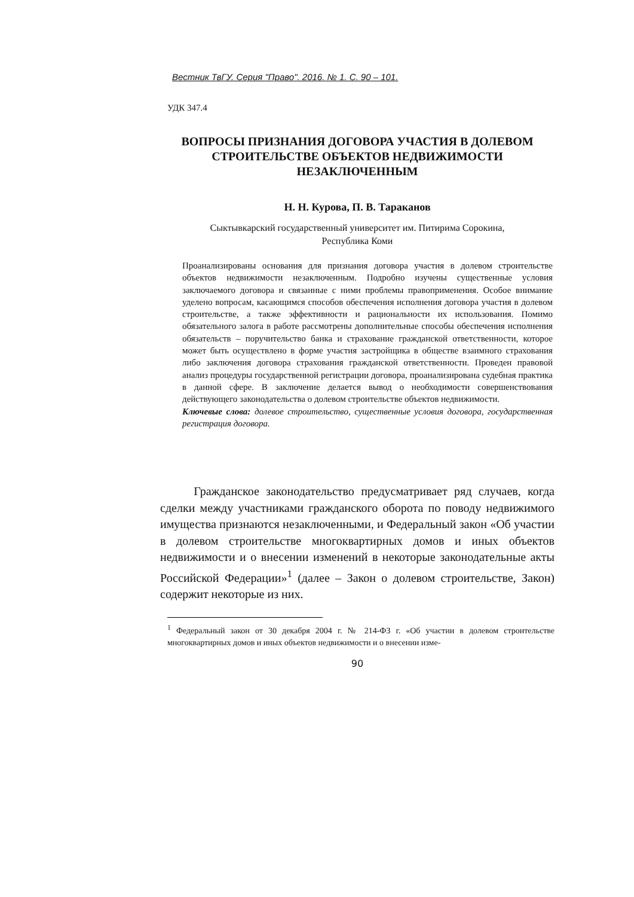Вестник ТвГУ. Серия "Право". 2016. № 1. С. 90 – 101.
УДК 347.4
ВОПРОСЫ ПРИЗНАНИЯ ДОГОВОРА УЧАСТИЯ В ДОЛЕВОМ СТРОИТЕЛЬСТВЕ ОБЪЕКТОВ НЕДВИЖИМОСТИ НЕЗАКЛЮЧЕННЫМ
Н. Н. Курова, П. В. Тараканов
Сыктывкарский государственный университет им. Питирима Сорокина,
Республика Коми
Проанализированы основания для признания договора участия в долевом строительстве объектов недвижимости незаключенным. Подробно изучены существенные условия заключаемого договора и связанные с ними проблемы правоприменения. Особое внимание уделено вопросам, касающимся способов обеспечения исполнения договора участия в долевом строительстве, а также эффективности и рациональности их использования. Помимо обязательного залога в работе рассмотрены дополнительные способы обеспечения исполнения обязательств – поручительство банка и страхование гражданской ответственности, которое может быть осуществлено в форме участия застройщика в обществе взаимного страхования либо заключения договора страхования гражданской ответственности. Проведен правовой анализ процедуры государственной регистрации договора, проанализирована судебная практика в данной сфере. В заключение делается вывод о необходимости совершенствования действующего законодательства о долевом строительстве объектов недвижимости.
Ключевые слова: долевое строительство, существенные условия договора, государственная регистрация договора.
Гражданское законодательство предусматривает ряд случаев, когда сделки между участниками гражданского оборота по поводу недвижимого имущества признаются незаключенными, и Федеральный закон «Об участии в долевом строительстве многоквартирных домов и иных объектов недвижимости и о внесении изменений в некоторые законодательные акты Российской Федерации»<sup>1</sup> (далее – Закон о долевом строительстве, Закон) содержит некоторые из них.
<sup>1</sup> Федеральный закон от 30 декабря 2004 г. № 214-ФЗ г. «Об участии в долевом строительстве многоквартирных домов и иных объектов недвижимости и о внесении изме-
90